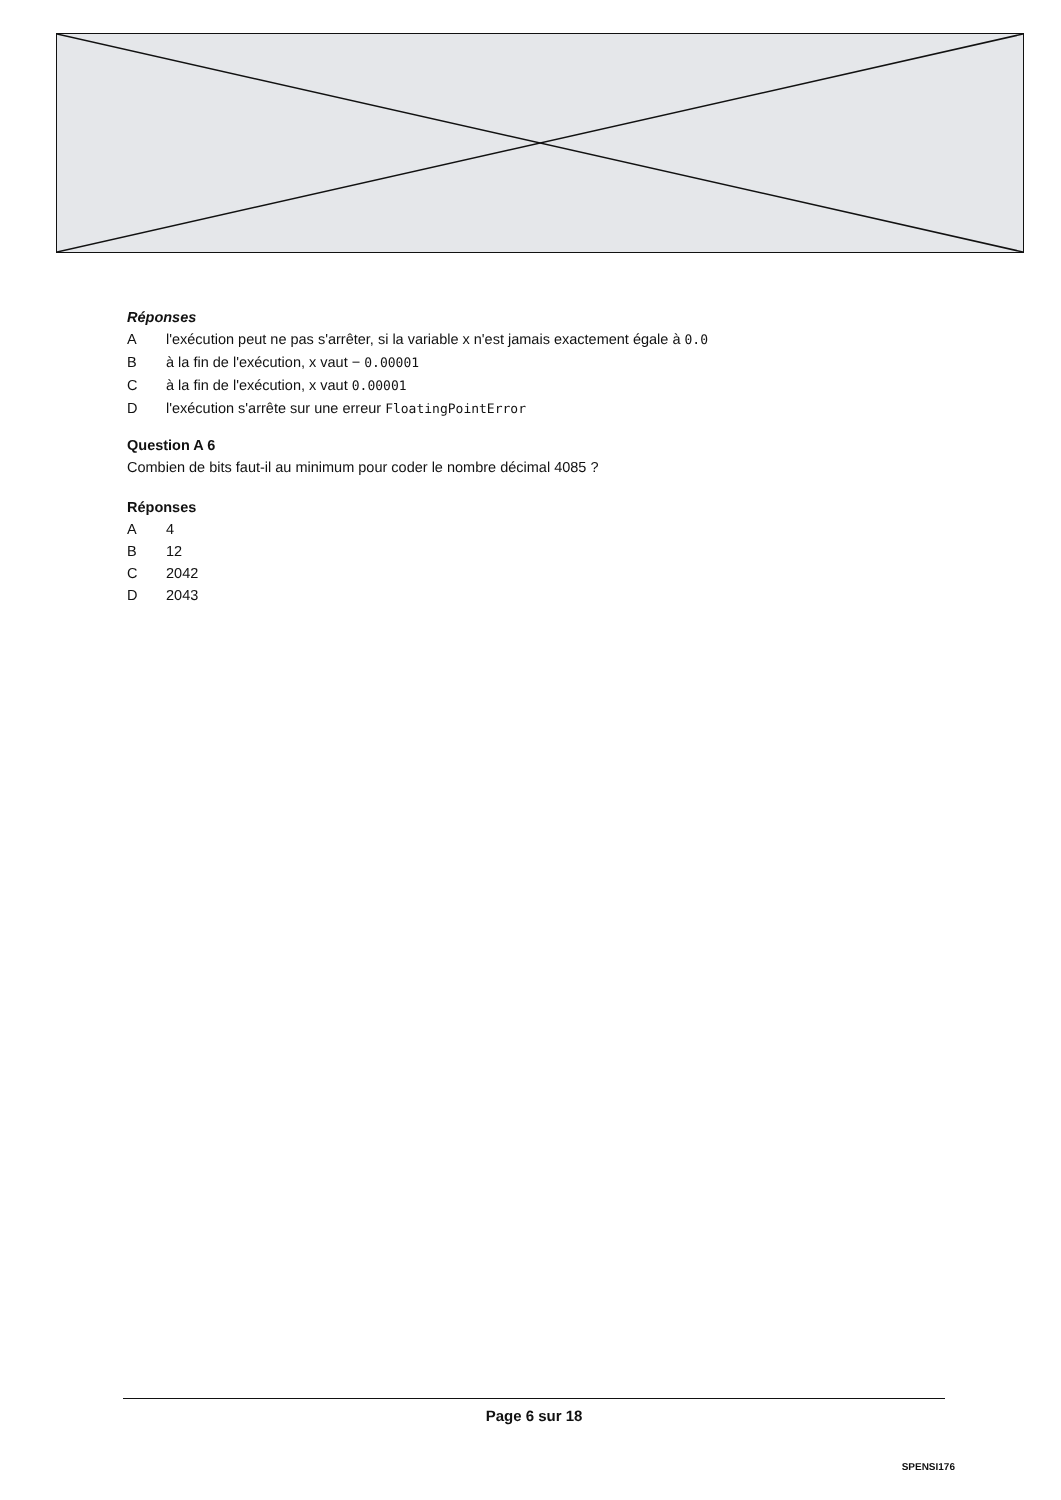Réponses
Al'exécution peut ne pas s'arrêter, si la variable x n'est jamais exactement égale à 0.0
Bà la fin de l'exécution, x vaut − 0.00001
Cà la fin de l'exécution, x vaut 0.00001
Dl'exécution s'arrête sur une erreur FloatingPointError
Question A 6
Combien de bits faut-il au minimum pour coder le nombre décimal 4085 ?
Réponses
A 4
B 12
C 2042
D 2043
Page 6 sur 18
SPENSI176